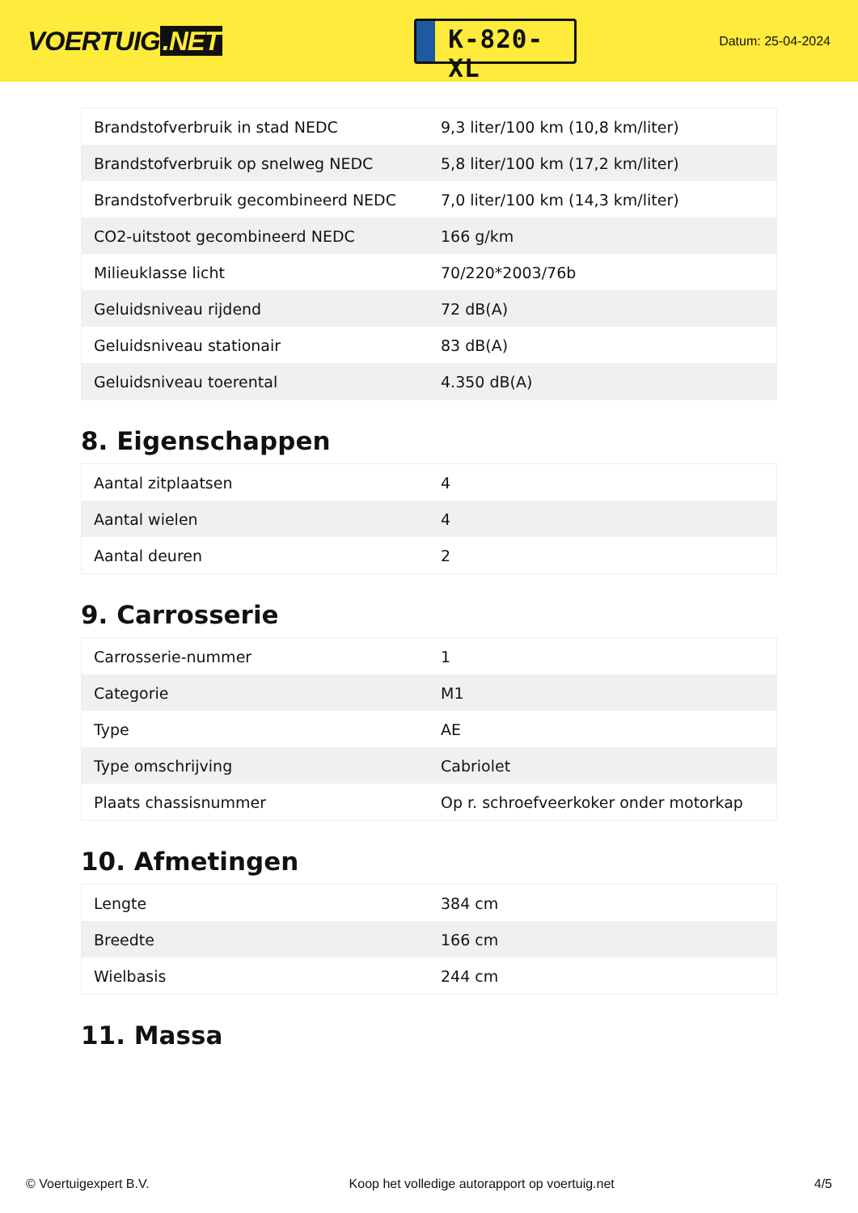VOERTUIG.NET
K-820-XL
Datum: 25-04-2024
| Brandstofverbruik in stad NEDC | 9,3 liter/100 km (10,8 km/liter) |
| Brandstofverbruik op snelweg NEDC | 5,8 liter/100 km (17,2 km/liter) |
| Brandstofverbruik gecombineerd NEDC | 7,0 liter/100 km (14,3 km/liter) |
| CO2-uitstoot gecombineerd NEDC | 166 g/km |
| Milieuklasse licht | 70/220*2003/76b |
| Geluidsniveau rijdend | 72 dB(A) |
| Geluidsniveau stationair | 83 dB(A) |
| Geluidsniveau toerental | 4.350 dB(A) |
8. Eigenschappen
| Aantal zitplaatsen | 4 |
| Aantal wielen | 4 |
| Aantal deuren | 2 |
9. Carrosserie
| Carrosserie-nummer | 1 |
| Categorie | M1 |
| Type | AE |
| Type omschrijving | Cabriolet |
| Plaats chassisnummer | Op r. schroefveerkoker onder motorkap |
10. Afmetingen
| Lengte | 384 cm |
| Breedte | 166 cm |
| Wielbasis | 244 cm |
11. Massa
© Voertuigexpert B.V. Koop het volledige autorapport op voertuig.net 4/5